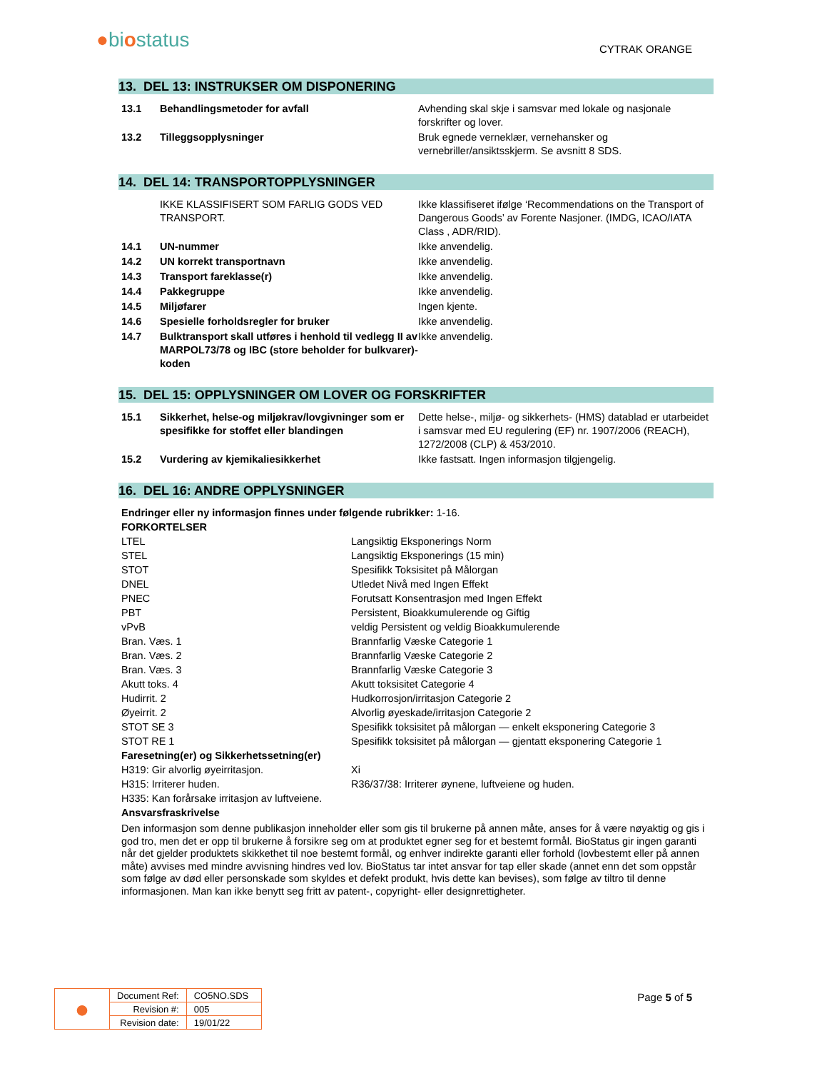●biostatus
CYTRAK ORANGE
13. DEL 13: INSTRUKSER OM DISPONERING
| 13.1 | Behandlingsmetoder for avfall | Avhending skal skje i samsvar med lokale og nasjonale forskrifter og lover. |
| 13.2 | Tilleggsopplysninger | Bruk egnede verneklær, vernehansker og vernebriller/ansiktsskjerm. Se avsnitt 8 SDS. |
14. DEL 14: TRANSPORTOPPLYSNINGER
| | IKKE KLASSIFISERT SOM FARLIG GODS VED TRANSPORT. | Ikke klassifiseret ifølge ‘Recommendations on the Transport of Dangerous Goods’ av Forente Nasjoner. (IMDG, ICAO/IATA Class , ADR/RID). |
| 14.1 | UN-nummer | Ikke anvendelig. |
| 14.2 | UN korrekt transportnavn | Ikke anvendelig. |
| 14.3 | Transport fareklasse(r) | Ikke anvendelig. |
| 14.4 | Pakkegruppe | Ikke anvendelig. |
| 14.5 | Miljøfarer | Ingen kjente. |
| 14.6 | Spesielle forholdsregler for bruker | Ikke anvendelig. |
| 14.7 | Bulktransport skall utføres i henhold til vedlegg II av MARPOL73/78 og IBC (store beholder for bulkvarer)-koden | Ikke anvendelig. |
15. DEL 15: OPPLYSNINGER OM LOVER OG FORSKRIFTER
| 15.1 | Sikkerhet, helse-og miljøkrav/lovgivninger som er spesifikke for stoffet eller blandingen | Dette helse-, miljø- og sikkerhets- (HMS) datablad er utarbeidet i samsvar med EU regulering (EF) nr. 1907/2006 (REACH), 1272/2008 (CLP) & 453/2010. |
| 15.2 | Vurdering av kjemikaliesikkerhet | Ikke fastsatt. Ingen informasjon tilgjengelig. |
16. DEL 16: ANDRE OPPLYSNINGER
| Endringer eller ny informasjon finnes under følgende rubrikker: 1-16. | |
| FORKORTELSER | |
| LTEL | Langsiktig Eksponerings Norm |
| STEL | Langsiktig Eksponerings (15 min) |
| STOT | Spesifikk Toksisitet på Målorgan |
| DNEL | Utledet Nivå med Ingen Effekt |
| PNEC | Forutsatt Konsentrasjon med Ingen Effekt |
| PBT | Persistent, Bioakkumulerende og Giftig |
| vPvB | veldig Persistent og veldig Bioakkumulerende |
| Bran. Væs. 1 | Brannfarlig Væske Categorie 1 |
| Bran. Væs. 2 | Brannfarlig Væske Categorie 2 |
| Bran. Væs. 3 | Brannfarlig Væske Categorie 3 |
| Akutt toks. 4 | Akutt toksisitet Categorie 4 |
| Hudirrit. 2 | Hudkorrosjon/irritasjon Categorie 2 |
| Øyeirrit. 2 | Alvorlig øyeskade/irritasjon Categorie 2 |
| STOT SE 3 | Spesifikk toksisitet på målorgan — enkelt eksponering Categorie 3 |
| STOT RE 1 | Spesifikk toksisitet på målorgan — gjentatt eksponering Categorie 1 |
| Faresetning(er) og Sikkerhetssetning(er) | |
| H319: Gir alvorlig øyeirritasjon. | Xi |
| H315: Irriterer huden. | R36/37/38: Irriterer øynene, luftveiene og huden. |
| H335: Kan forårsake irritasjon av luftveiene. | |
| Ansvarsfraskrivelse | |
Den informasjon som denne publikasjon inneholder eller som gis til brukerne på annen måte, anses for å være nøyaktig og gis i god tro, men det er opp til brukerne å forsikre seg om at produktet egner seg for et bestemt formål. BioStatus gir ingen garanti når det gjelder produktets skikkethet til noe bestemt formål, og enhver indirekte garanti eller forhold (lovbestemt eller på annen måte) avvises med mindre avvisning hindres ved lov. BioStatus tar intet ansvar for tap eller skade (annet enn det som oppstår som følge av død eller personskade som skyldes et defekt produkt, hvis dette kan bevises), som følge av tiltro til denne informasjonen. Man kan ikke benytt seg fritt av patent-, copyright- eller designrettigheter.
| ● | Document Ref: | CO5NO.SDS |
| | Revision #: | 005 |
| | Revision date: | 19/01/22 |
Page 5 of 5